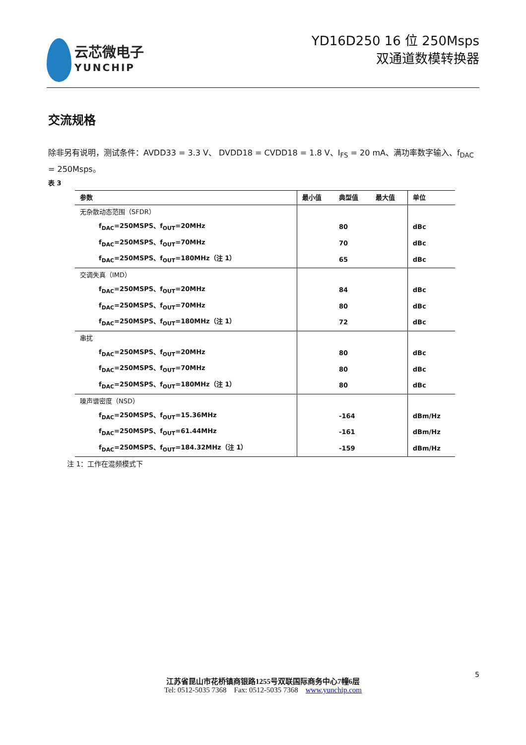云芯微电子
YUNCHIP
YD16D250 16 位 250Msps
双通道数模转换器
交流规格
除非另有说明，测试条件：AVDD33 = 3.3 V、 DVDD18 = CVDD18 = 1.8 V、I<sub>FS</sub> = 20 mA、满功率数字输入、f<sub>DAC</sub> = 250Msps。
表 3
| 参数 | 最小值 | 典型值 | 最大值 | 单位 |
| --- | --- | --- | --- | --- |
| 无杂散动态范围（SFDR） | | | | |
| f<sub>DAC</sub>=250MSPS、f<sub>OUT</sub>=20MHz | | 80 | | dBc |
| f<sub>DAC</sub>=250MSPS、f<sub>OUT</sub>=70MHz | | 70 | | dBc |
| f<sub>DAC</sub>=250MSPS、f<sub>OUT</sub>=180MHz（注 1） | | 65 | | dBc |
| 交调失真（IMD） | | | | |
| f<sub>DAC</sub>=250MSPS、f<sub>OUT</sub>=20MHz | | 84 | | dBc |
| f<sub>DAC</sub>=250MSPS、f<sub>OUT</sub>=70MHz | | 80 | | dBc |
| f<sub>DAC</sub>=250MSPS、f<sub>OUT</sub>=180MHz（注 1） | | 72 | | dBc |
| 串扰 | | | | |
| f<sub>DAC</sub>=250MSPS、f<sub>OUT</sub>=20MHz | | 80 | | dBc |
| f<sub>DAC</sub>=250MSPS、f<sub>OUT</sub>=70MHz | | 80 | | dBc |
| f<sub>DAC</sub>=250MSPS、f<sub>OUT</sub>=180MHz（注 1） | | 80 | | dBc |
| 噪声谱密度（NSD） | | | | |
| f<sub>DAC</sub>=250MSPS、f<sub>OUT</sub>=15.36MHz | | -164 | | dBm/Hz |
| f<sub>DAC</sub>=250MSPS、f<sub>OUT</sub>=61.44MHz | | -161 | | dBm/Hz |
| f<sub>DAC</sub>=250MSPS、f<sub>OUT</sub>=184.32MHz（注 1） | | -159 | | dBm/Hz |
注 1：工作在混频模式下
5
江苏省昆山市花桥镇商银路1255号双联国际商务中心7幢6层
Tel: 0512-5035 7368 Fax: 0512-5035 7368 www.yunchip.com